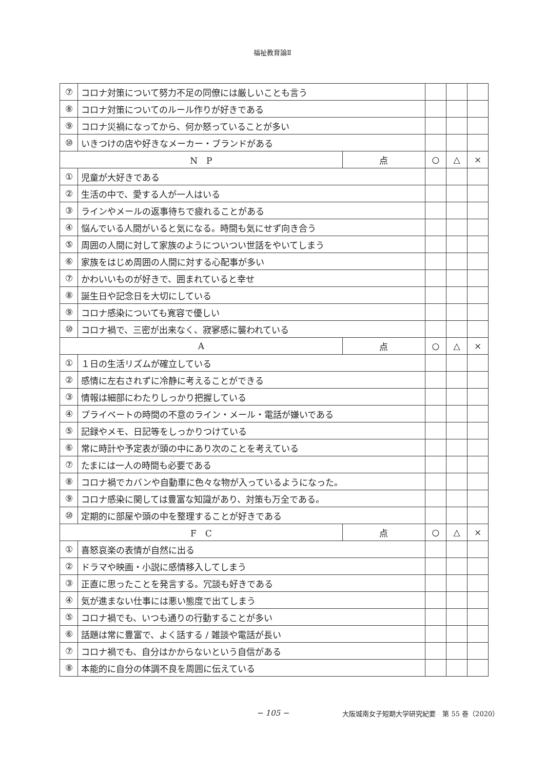福祉教育論Ⅱ
| ⑦ | コロナ対策について努力不足の同僚には厳しいことも言う | | | | |
| ⑧ | コロナ対策についてのルール作りが好きである | | | | |
| ⑨ | コロナ災禍になってから、何か怒っていることが多い | | | | |
| ⑩ | いきつけの店や好きなメーカー・ブランドがある | | | | |
| N P | | 点 | ○ | △ | × |
| ① | 児童が大好きである | | | | |
| ② | 生活の中で、愛する人が一人はいる | | | | |
| ③ | ラインやメールの返事待ちで疲れることがある | | | | |
| ④ | 悩んでいる人間がいると気になる。時間も気にせず向き合う | | | | |
| ⑤ | 周囲の人間に対して家族のようについつい世話をやいてしまう | | | | |
| ⑥ | 家族をはじめ周囲の人間に対する心配事が多い | | | | |
| ⑦ | かわいいものが好きで、囲まれていると幸せ | | | | |
| ⑧ | 誕生日や記念日を大切にしている | | | | |
| ⑨ | コロナ感染についても寛容で優しい | | | | |
| ⑩ | コロナ禍で、三密が出来なく、寂寥感に襲われている | | | | |
| A | | 点 | ○ | △ | × |
| ① | １日の生活リズムが確立している | | | | |
| ② | 感情に左右されずに冷静に考えることができる | | | | |
| ③ | 情報は細部にわたりしっかり把握している | | | | |
| ④ | プライベートの時間の不意のライン・メール・電話が嫌いである | | | | |
| ⑤ | 記録やメモ、日記等をしっかりつけている | | | | |
| ⑥ | 常に時計や予定表が頭の中にあり次のことを考えている | | | | |
| ⑦ | たまには一人の時間も必要である | | | | |
| ⑧ | コロナ禍でカバンや自動車に色々な物が入っているようになった。 | | | | |
| ⑨ | コロナ感染に関しては豊富な知識があり、対策も万全である。 | | | | |
| ⑩ | 定期的に部屋や頭の中を整理することが好きである | | | | |
| F C | | 点 | ○ | △ | × |
| ① | 喜怒哀楽の表情が自然に出る | | | | |
| ② | ドラマや映画・小説に感情移入してしまう | | | | |
| ③ | 正直に思ったことを発言する。冗談も好きである | | | | |
| ④ | 気が進まない仕事には悪い態度で出てしまう | | | | |
| ⑤ | コロナ禍でも、いつも通りの行動することが多い | | | | |
| ⑥ | 話題は常に豊富で、よく話する / 雑談や電話が長い | | | | |
| ⑦ | コロナ禍でも、自分はかからないという自信がある | | | | |
| ⑧ | 本能的に自分の体調不良を周囲に伝えている | | | | |
− 105 − 大阪城南女子短期大学研究紀要　第 55 巻（2020）